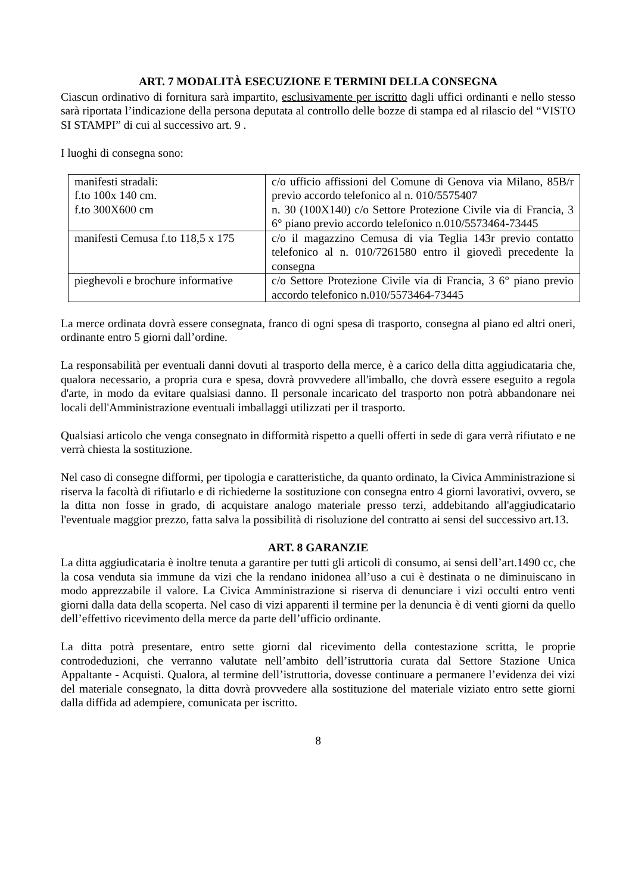ART. 7 MODALITÀ ESECUZIONE E TERMINI DELLA CONSEGNA
Ciascun ordinativo di fornitura sarà impartito, esclusivamente per iscritto dagli uffici ordinanti e nello stesso sarà riportata l’indicazione della persona deputata al controllo delle bozze di stampa ed al rilascio del “VISTO SI STAMPI” di cui al successivo art. 9 .
I luoghi di consegna sono:
| manifesti stradali: f.to 100x 140 cm. f.to 300X600 cm | c/o ufficio affissioni del Comune di Genova via Milano, 85B/r previo accordo telefonico al n. 010/5575407 n. 30 (100X140) c/o Settore Protezione Civile via di Francia, 3 6° piano previo accordo telefonico n.010/5573464-73445 |
| manifesti Cemusa f.to 118,5 x 175 | c/o il magazzino Cemusa di via Teglia 143r previo contatto telefonico al n. 010/7261580 entro il giovedì precedente la consegna |
| pieghevoli e brochure informative | c/o Settore Protezione Civile via di Francia, 3 6° piano previo accordo telefonico n.010/5573464-73445 |
La merce ordinata dovrà essere consegnata, franco di ogni spesa di trasporto, consegna al piano ed altri oneri, ordinante entro 5 giorni dall’ordine.
La responsabilità per eventuali danni dovuti al trasporto della merce, è a carico della ditta aggiudicataria che, qualora necessario, a propria cura e spesa, dovrà provvedere all'imballo, che dovrà essere eseguito a regola d'arte, in modo da evitare qualsiasi danno. Il personale incaricato del trasporto non potrà abbandonare nei locali dell'Amministrazione eventuali imballaggi utilizzati per il trasporto.
Qualsiasi articolo che venga consegnato in difformità rispetto a quelli offerti in sede di gara verrà rifiutato e ne verrà chiesta la sostituzione.
Nel caso di consegne difformi, per tipologia e caratteristiche, da quanto ordinato, la Civica Amministrazione si riserva la facoltà di rifiutarlo e di richiederne la sostituzione con consegna entro 4 giorni lavorativi, ovvero, se la ditta non fosse in grado, di acquistare analogo materiale presso terzi, addebitando all'aggiudicatario l'eventuale maggior prezzo, fatta salva la possibilità di risoluzione del contratto ai sensi del successivo art.13.
ART. 8 GARANZIE
La ditta aggiudicataria è inoltre tenuta a garantire per tutti gli articoli di consumo, ai sensi dell’art.1490 cc, che la cosa venduta sia immune da vizi che la rendano inidonea all’uso a cui è destinata o ne diminuiscano in modo apprezzabile il valore. La Civica Amministrazione si riserva di denunciare i vizi occulti entro venti giorni dalla data della scoperta. Nel caso di vizi apparenti il termine per la denuncia è di venti giorni da quello dell’effettivo ricevimento della merce da parte dell’ufficio ordinante.
La ditta potrà presentare, entro sette giorni dal ricevimento della contestazione scritta, le proprie controdeduzioni, che verranno valutate nell’ambito dell’istruttoria curata dal Settore Stazione Unica Appaltante - Acquisti. Qualora, al termine dell’istruttoria, dovesse continuare a permanere l’evidenza dei vizi del materiale consegnato, la ditta dovrà provvedere alla sostituzione del materiale viziato entro sette giorni dalla diffida ad adempiere, comunicata per iscritto.
8